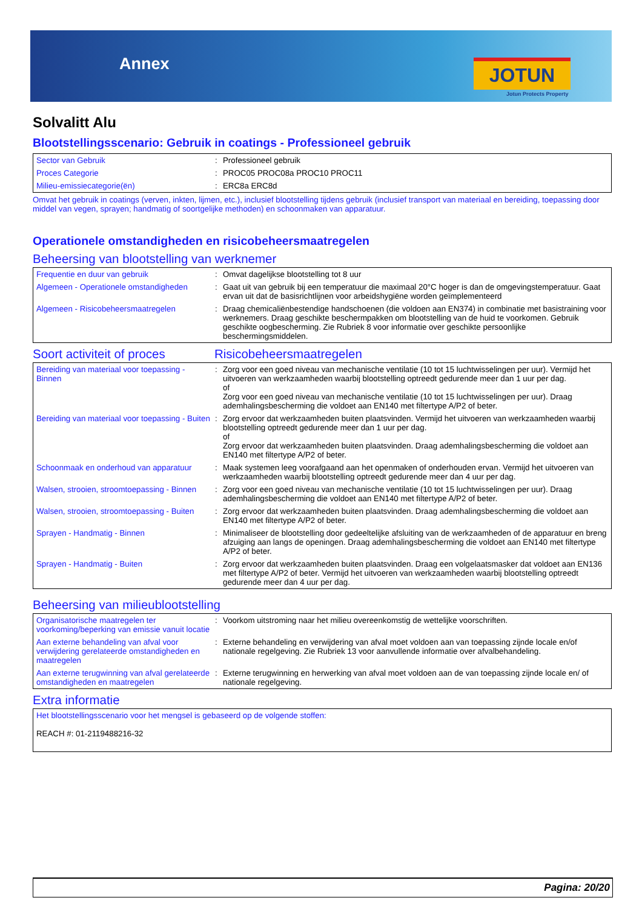Annex JOTUN
Jotun Protects Property
Solvalitt Alu
Blootstellingsscenario: Gebruik in coatings - Professioneel gebruik
| Sector van Gebruik | : | Professioneel gebruik |
| Proces Categorie | : | PROC05 PROC08a PROC10 PROC11 |
| Milieu-emissiecategorie(ën) | : | ERC8a ERC8d |
Omvat het gebruik in coatings (verven, inkten, lijmen, etc.), inclusief blootstelling tijdens gebruik (inclusief transport van materiaal en bereiding, toepassing door middel van vegen, sprayen; handmatig of soortgelijke methoden) en schoonmaken van apparatuur.
Operationele omstandigheden en risicobeheersmaatregelen
Beheersing van blootstelling van werknemer
| Frequentie en duur van gebruik | : | Omvat dagelijkse blootstelling tot 8 uur |
| Algemeen - Operationele omstandigheden | : | Gaat uit van gebruik bij een temperatuur die maximaal 20°C hoger is dan de omgevingstemperatuur. Gaat ervan uit dat de basisrichtlijnen voor arbeidshygiëne worden geïmplementeerd |
| Algemeen - Risicobeheersmaatregelen | : | Draag chemicaliënbestendige handschoenen (die voldoen aan EN374) in combinatie met basistraining voor werknemers. Draag geschikte beschermpakken om blootstelling van de huid te voorkomen. Gebruik geschikte oogbescherming. Zie Rubriek 8 voor informatie over geschikte persoonlijke beschermingsmiddelen. |
Soort activiteit of proces
Risicobeheersmaatregelen
| Bereiding van materiaal voor toepassing - Binnen | : | Zorg voor een goed niveau van mechanische ventilatie (10 tot 15 luchtwisselingen per uur). Vermijd het uitvoeren van werkzaamheden waarbij blootstelling optreedt gedurende meer dan 1 uur per dag. of Zorg voor een goed niveau van mechanische ventilatie (10 tot 15 luchtwisselingen per uur). Draag ademhalingsbescherming die voldoet aan EN140 met filtertype A/P2 of beter. |
| Bereiding van materiaal voor toepassing - Buiten | : | Zorg ervoor dat werkzaamheden buiten plaatsvinden. Vermijd het uitvoeren van werkzaamheden waarbij blootstelling optreedt gedurende meer dan 1 uur per dag. of Zorg ervoor dat werkzaamheden buiten plaatsvinden. Draag ademhalingsbescherming die voldoet aan EN140 met filtertype A/P2 of beter. |
| Schoonmaak en onderhoud van apparatuur | : | Maak systemen leeg voorafgaand aan het openmaken of onderhouden ervan. Vermijd het uitvoeren van werkzaamheden waarbij blootstelling optreedt gedurende meer dan 4 uur per dag. |
| Walsen, strooien, stroomtoepassing - Binnen | : | Zorg voor een goed niveau van mechanische ventilatie (10 tot 15 luchtwisselingen per uur). Draag ademhalingsbescherming die voldoet aan EN140 met filtertype A/P2 of beter. |
| Walsen, strooien, stroomtoepassing - Buiten | : | Zorg ervoor dat werkzaamheden buiten plaatsvinden. Draag ademhalingsbescherming die voldoet aan EN140 met filtertype A/P2 of beter. |
| Sprayen - Handmatig - Binnen | : | Minimaliseer de blootstelling door gedeeltelijke afsluiting van de werkzaamheden of de apparatuur en breng afzuiging aan langs de openingen. Draag ademhalingsbescherming die voldoet aan EN140 met filtertype A/P2 of beter. |
| Sprayen - Handmatig - Buiten | : | Zorg ervoor dat werkzaamheden buiten plaatsvinden. Draag een volgelaatsmasker dat voldoet aan EN136 met filtertype A/P2 of beter. Vermijd het uitvoeren van werkzaamheden waarbij blootstelling optreedt gedurende meer dan 4 uur per dag. |
Beheersing van milieublootstelling
| Organisatorische maatregelen ter voorkoming/beperking van emissie vanuit locatie | : | Voorkom uitstroming naar het milieu overeenkomstig de wettelijke voorschriften. |
| Aan externe behandeling van afval voor verwijdering gerelateerde omstandigheden en maatregelen | : | Externe behandeling en verwijdering van afval moet voldoen aan van toepassing zijnde locale en/of nationale regelgeving. Zie Rubriek 13 voor aanvullende informatie over afvalbehandeling. |
| Aan externe terugwinning van afval gerelateerde omstandigheden en maatregelen | : | Externe terugwinning en herwerking van afval moet voldoen aan de van toepassing zijnde locale en/ of nationale regelgeving. |
Extra informatie
| Het blootstellingsscenario voor het mengsel is gebaseerd op de volgende stoffen: REACH #: 01-2119488216-32 |
Pagina: 20/20